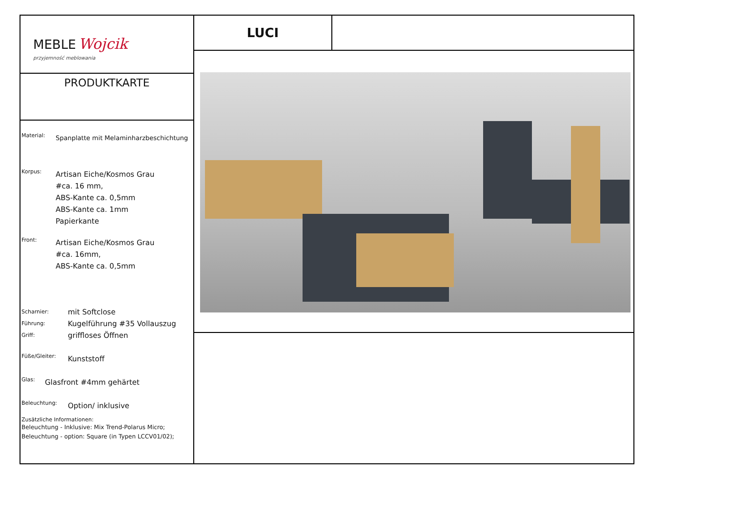MEBLE Wojcik
przyjemność meblowania
PRODUKTKARTE
Material:
Spanplatte mit Melaminharzbeschichtung
Korpus:
Artisan Eiche/Kosmos Grau
#ca. 16 mm,
ABS-Kante ca. 0,5mm
ABS-Kante ca. 1mm
Papierkante
Front:
Artisan Eiche/Kosmos Grau
#ca. 16mm,
ABS-Kante ca. 0,5mm
Scharnier:
Führung:
Griff:
mit Softclose
Kugelführung #35 Vollauszug
griffloses Öffnen
Füße/Gleiter:
Kunststoff
Glas:
Glasfront #4mm gehärtet
Beleuchtung:
Option/ inklusive
Zusätzliche Informationen:
Beleuchtung - Inklusive: Mix Trend-Polarus Micro;
Beleuchtung - option: Square (in Typen LCCV01/02);
LUCI